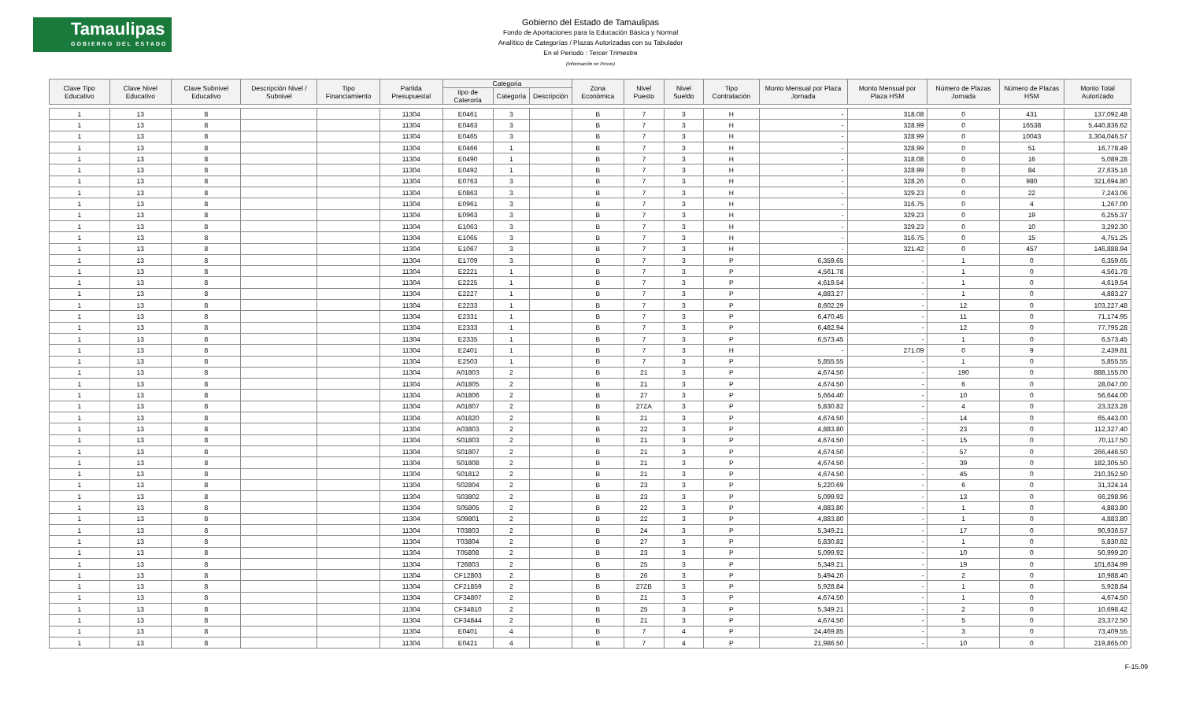Tamaulipas
GOBIERNO DEL ESTADO
Gobierno del Estado de Tamaulipas
Fondo de Aportaciones para la Educación Básica y Normal
Analítico de Categorías / Plazas Autorizadas con su Tabulador
En el Periodo : Tercer Trimestre
(Información en Pesos)
| Clave Tipo Educativo | Clave Nivel Educativo | Clave Subnivel Educativo | Descripción Nivel / Subnivel | Tipo Financiamiento | Partida Presupuestal | Categoria | | | Zona Económica | Nivel Puesto | Nivel Sueldo | Tipo Contratación | Monto Mensual por Plaza Jornada | Monto Mensual por Plaza HSM | Número de Plazas Jornada | Número de Plazas HSM | Monto Total Autorizado |
| --- | --- | --- | --- | --- | --- | --- | --- | --- | --- | --- | --- | --- | --- | --- | --- | --- | --- |
| | | | | | | tipo de Cateroría | Categoría | Descripción | | | | | | | | | |
| 1 | 13 | 8 | | | 11304 | E0461 | 3 | | B | 7 | 3 | H | - | 318.08 | 0 | 431 | 137,092.48 |
| 1 | 13 | 8 | | | 11304 | E0463 | 3 | | B | 7 | 3 | H | - | 328.99 | 0 | 16538 | 5,440,836.62 |
| 1 | 13 | 8 | | | 11304 | E0465 | 3 | | B | 7 | 3 | H | - | 328.99 | 0 | 10043 | 3,304,046.57 |
| 1 | 13 | 8 | | | 11304 | E0466 | 1 | | B | 7 | 3 | H | - | 328.99 | 0 | 51 | 16,778.49 |
| 1 | 13 | 8 | | | 11304 | E0490 | 1 | | B | 7 | 3 | H | - | 318.08 | 0 | 16 | 5,089.28 |
| 1 | 13 | 8 | | | 11304 | E0492 | 1 | | B | 7 | 3 | H | - | 328.99 | 0 | 84 | 27,635.16 |
| 1 | 13 | 8 | | | 11304 | E0763 | 3 | | B | 7 | 3 | H | - | 328.26 | 0 | 980 | 321,694.80 |
| 1 | 13 | 8 | | | 11304 | E0863 | 3 | | B | 7 | 3 | H | - | 329.23 | 0 | 22 | 7,243.06 |
| 1 | 13 | 8 | | | 11304 | E0961 | 3 | | B | 7 | 3 | H | - | 316.75 | 0 | 4 | 1,267.00 |
| 1 | 13 | 8 | | | 11304 | E0963 | 3 | | B | 7 | 3 | H | - | 329.23 | 0 | 19 | 6,255.37 |
| 1 | 13 | 8 | | | 11304 | E1063 | 3 | | B | 7 | 3 | H | - | 329.23 | 0 | 10 | 3,292.30 |
| 1 | 13 | 8 | | | 11304 | E1065 | 3 | | B | 7 | 3 | H | - | 316.75 | 0 | 15 | 4,751.25 |
| 1 | 13 | 8 | | | 11304 | E1067 | 3 | | B | 7 | 3 | H | - | 321.42 | 0 | 457 | 146,888.94 |
| 1 | 13 | 8 | | | 11304 | E1709 | 3 | | B | 7 | 3 | P | 6,359.65 | - | 1 | 0 | 6,359.65 |
| 1 | 13 | 8 | | | 11304 | E2221 | 1 | | B | 7 | 3 | P | 4,561.78 | - | 1 | 0 | 4,561.78 |
| 1 | 13 | 8 | | | 11304 | E2225 | 1 | | B | 7 | 3 | P | 4,619.54 | - | 1 | 0 | 4,619.54 |
| 1 | 13 | 8 | | | 11304 | E2227 | 1 | | B | 7 | 3 | P | 4,883.27 | - | 1 | 0 | 4,883.27 |
| 1 | 13 | 8 | | | 11304 | E2233 | 1 | | B | 7 | 3 | P | 8,602.29 | - | 12 | 0 | 103,227.48 |
| 1 | 13 | 8 | | | 11304 | E2331 | 1 | | B | 7 | 3 | P | 6,470.45 | - | 11 | 0 | 71,174.95 |
| 1 | 13 | 8 | | | 11304 | E2333 | 1 | | B | 7 | 3 | P | 6,482.94 | - | 12 | 0 | 77,795.28 |
| 1 | 13 | 8 | | | 11304 | E2335 | 1 | | B | 7 | 3 | P | 6,573.45 | - | 1 | 0 | 6,573.45 |
| 1 | 13 | 8 | | | 11304 | E2401 | 1 | | B | 7 | 3 | H | - | 271.09 | 0 | 9 | 2,439.81 |
| 1 | 13 | 8 | | | 11304 | E2503 | 1 | | B | 7 | 3 | P | 5,855.55 | - | 1 | 0 | 5,855.55 |
| 1 | 13 | 8 | | | 11304 | A01803 | 2 | | B | 21 | 3 | P | 4,674.50 | - | 190 | 0 | 888,155.00 |
| 1 | 13 | 8 | | | 11304 | A01805 | 2 | | B | 21 | 3 | P | 4,674.50 | - | 6 | 0 | 28,047.00 |
| 1 | 13 | 8 | | | 11304 | A01806 | 2 | | B | 27 | 3 | P | 5,664.40 | - | 10 | 0 | 56,644.00 |
| 1 | 13 | 8 | | | 11304 | A01807 | 2 | | B | 27ZA | 3 | P | 5,830.82 | - | 4 | 0 | 23,323.28 |
| 1 | 13 | 8 | | | 11304 | A01820 | 2 | | B | 21 | 3 | P | 4,674.50 | - | 14 | 0 | 65,443.00 |
| 1 | 13 | 8 | | | 11304 | A03803 | 2 | | B | 22 | 3 | P | 4,883.80 | - | 23 | 0 | 112,327.40 |
| 1 | 13 | 8 | | | 11304 | S01803 | 2 | | B | 21 | 3 | P | 4,674.50 | - | 15 | 0 | 70,117.50 |
| 1 | 13 | 8 | | | 11304 | S01807 | 2 | | B | 21 | 3 | P | 4,674.50 | - | 57 | 0 | 266,446.50 |
| 1 | 13 | 8 | | | 11304 | S01808 | 2 | | B | 21 | 3 | P | 4,674.50 | - | 39 | 0 | 182,305.50 |
| 1 | 13 | 8 | | | 11304 | S01812 | 2 | | B | 21 | 3 | P | 4,674.50 | - | 45 | 0 | 210,352.50 |
| 1 | 13 | 8 | | | 11304 | S02804 | 2 | | B | 23 | 3 | P | 5,220.69 | - | 6 | 0 | 31,324.14 |
| 1 | 13 | 8 | | | 11304 | S03802 | 2 | | B | 23 | 3 | P | 5,099.92 | - | 13 | 0 | 66,298.96 |
| 1 | 13 | 8 | | | 11304 | S05805 | 2 | | B | 22 | 3 | P | 4,883.80 | - | 1 | 0 | 4,883.80 |
| 1 | 13 | 8 | | | 11304 | S09801 | 2 | | B | 22 | 3 | P | 4,883.80 | - | 1 | 0 | 4,883.80 |
| 1 | 13 | 8 | | | 11304 | T03803 | 2 | | B | 24 | 3 | P | 5,349.21 | - | 17 | 0 | 90,936.57 |
| 1 | 13 | 8 | | | 11304 | T03804 | 2 | | B | 27 | 3 | P | 5,830.82 | - | 1 | 0 | 5,830.82 |
| 1 | 13 | 8 | | | 11304 | T05808 | 2 | | B | 23 | 3 | P | 5,099.92 | - | 10 | 0 | 50,999.20 |
| 1 | 13 | 8 | | | 11304 | T26803 | 2 | | B | 25 | 3 | P | 5,349.21 | - | 19 | 0 | 101,634.99 |
| 1 | 13 | 8 | | | 11304 | CF12803 | 2 | | B | 26 | 3 | P | 5,494.20 | - | 2 | 0 | 10,988.40 |
| 1 | 13 | 8 | | | 11304 | CF21859 | 2 | | B | 27ZB | 3 | P | 5,928.84 | - | 1 | 0 | 5,928.84 |
| 1 | 13 | 8 | | | 11304 | CF34807 | 2 | | B | 21 | 3 | P | 4,674.50 | - | 1 | 0 | 4,674.50 |
| 1 | 13 | 8 | | | 11304 | CF34810 | 2 | | B | 25 | 3 | P | 5,349.21 | - | 2 | 0 | 10,698.42 |
| 1 | 13 | 8 | | | 11304 | CF34844 | 2 | | B | 21 | 3 | P | 4,674.50 | - | 5 | 0 | 23,372.50 |
| 1 | 13 | 8 | | | 11304 | E0401 | 4 | | B | 7 | 4 | P | 24,469.85 | - | 3 | 0 | 73,409.55 |
| 1 | 13 | 8 | | | 11304 | E0421 | 4 | | B | 7 | 4 | P | 21,986.50 | - | 10 | 0 | 219,865.00 |
F-15.09